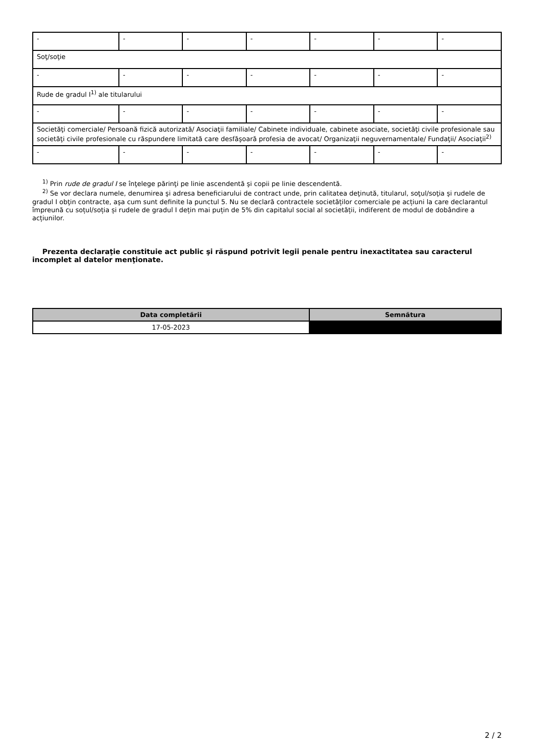| - | - | - | - | - | - | - |
| Soţ/soţie | | | | | | |
| - | - | - | - | - | - | - |
| Rude de gradul I<sup>1)</sup> ale titularului | | | | | | |
| - | - | - | - | - | - | - |
| Societăţi comerciale/ Persoană fizică autorizată/ Asociaţii familiale/ Cabinete individuale, cabinete asociate, societăţi civile profesionale sau societăţi civile profesionale cu răspundere limitată care desfăşoară profesia de avocat/ Organizaţii neguvernamentale/ Fundaţii/ Asociaţii<sup>2)</sup> | | | | | | |
| - | - | - | - | - | - | - |
<sup>1)</sup> Prin rude de gradul I se înţelege părinţi pe linie ascendentă şi copii pe linie descendentă.
<sup>2)</sup> Se vor declara numele, denumirea şi adresa beneficiarului de contract unde, prin calitatea deţinută, titularul, soţul/soţia şi rudele de gradul I obţin contracte, aşa cum sunt definite la punctul 5. Nu se declară contractele societăților comerciale pe acțiuni la care declarantul împreună cu soțul/soția și rudele de gradul I dețin mai puțin de 5% din capitalul social al societății, indiferent de modul de dobândire a acțiunilor.
Prezenta declaraţie constituie act public şi răspund potrivit legii penale pentru inexactitatea sau caracterul incomplet al datelor menţionate.
| Data completării | Semnătura |
| --- | --- |
| 17-05-2023 | |
2 / 2